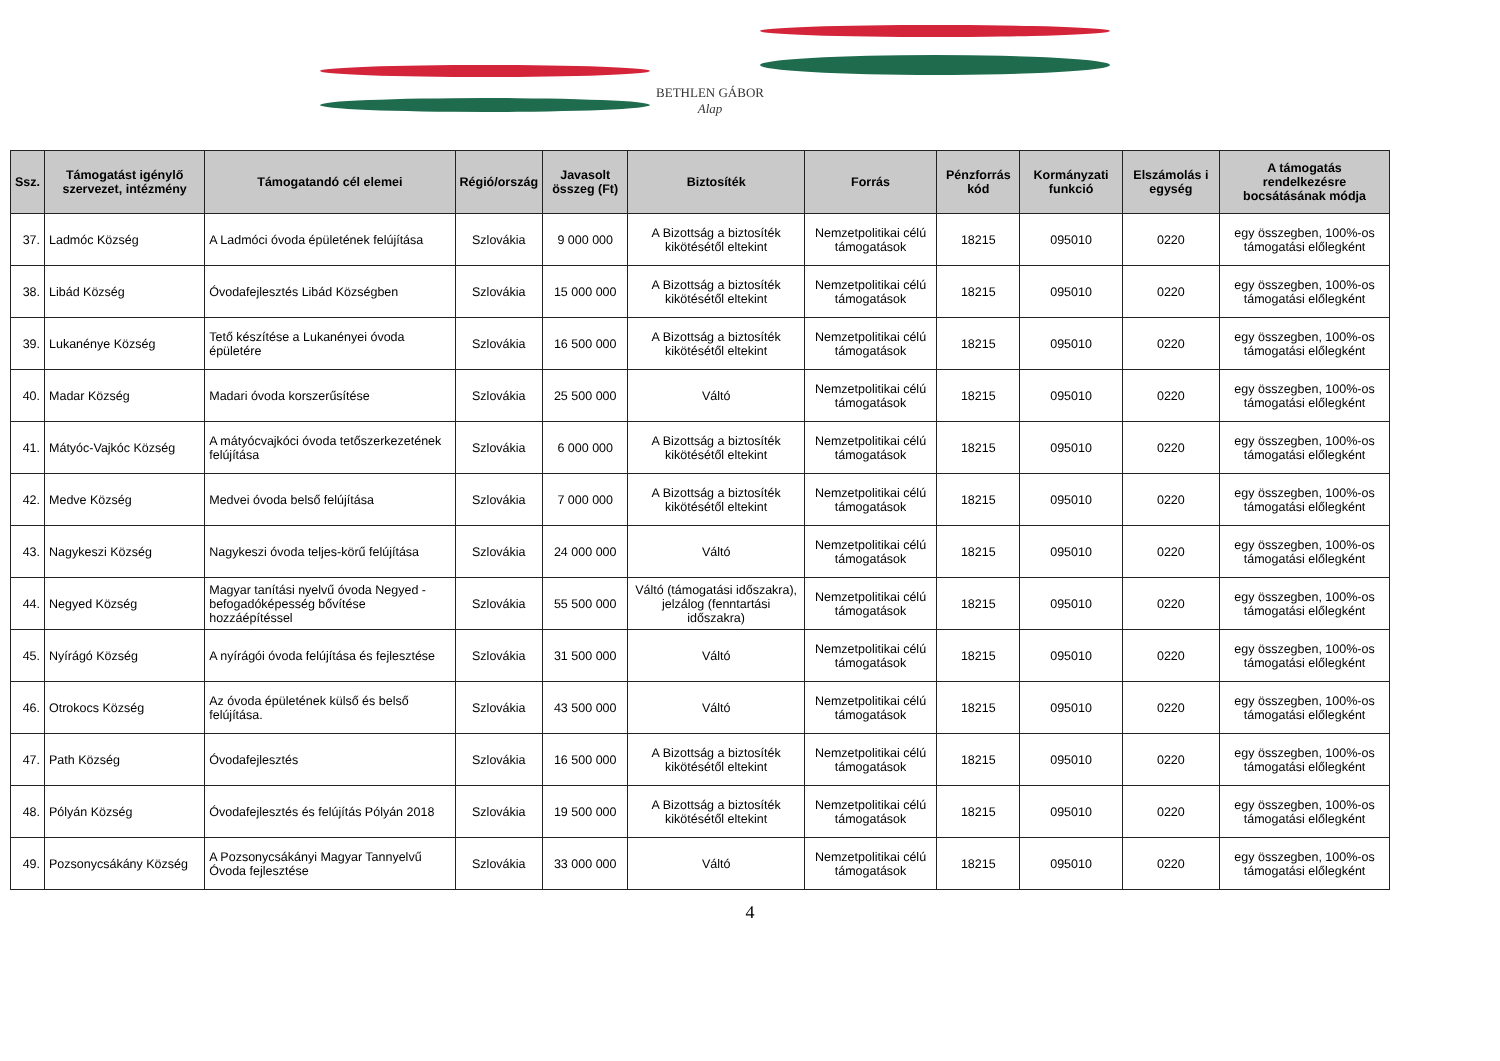BETHLEN GÁBOR
Alap
| Ssz. | Támogatást igénylő szervezet, intézmény | Támogatandó cél elemei | Régió/ország | Javasolt összeg (Ft) | Biztosíték | Forrás | Pénzforrás kód | Kormányzati funkció | Elszámolás i egység | A támogatás rendelkezésre bocsátásának módja |
| --- | --- | --- | --- | --- | --- | --- | --- | --- | --- | --- |
| 37. | Ladmóc Község | A Ladmóci óvoda épületének felújítása | Szlovákia | 9 000 000 | A Bizottság a biztosíték kikötésétől eltekint | Nemzetpolitikai célú támogatások | 18215 | 095010 | 0220 | egy összegben, 100%-os támogatási előlegként |
| 38. | Libád Község | Óvodafejlesztés Libád Községben | Szlovákia | 15 000 000 | A Bizottság a biztosíték kikötésétől eltekint | Nemzetpolitikai célú támogatások | 18215 | 095010 | 0220 | egy összegben, 100%-os támogatási előlegként |
| 39. | Lukanénye Község | Tető készítése a Lukanényei óvoda épületére | Szlovákia | 16 500 000 | A Bizottság a biztosíték kikötésétől eltekint | Nemzetpolitikai célú támogatások | 18215 | 095010 | 0220 | egy összegben, 100%-os támogatási előlegként |
| 40. | Madar Község | Madari óvoda korszerűsítése | Szlovákia | 25 500 000 | Váltó | Nemzetpolitikai célú támogatások | 18215 | 095010 | 0220 | egy összegben, 100%-os támogatási előlegként |
| 41. | Mátyóc-Vajkóc Község | A mátyócvajkóci óvoda tetőszerkezetének felújítása | Szlovákia | 6 000 000 | A Bizottság a biztosíték kikötésétől eltekint | Nemzetpolitikai célú támogatások | 18215 | 095010 | 0220 | egy összegben, 100%-os támogatási előlegként |
| 42. | Medve Község | Medvei óvoda belső felújítása | Szlovákia | 7 000 000 | A Bizottság a biztosíték kikötésétől eltekint | Nemzetpolitikai célú támogatások | 18215 | 095010 | 0220 | egy összegben, 100%-os támogatási előlegként |
| 43. | Nagykeszi Község | Nagykeszi óvoda teljes-körű felújítása | Szlovákia | 24 000 000 | Váltó | Nemzetpolitikai célú támogatások | 18215 | 095010 | 0220 | egy összegben, 100%-os támogatási előlegként |
| 44. | Negyed Község | Magyar tanítási nyelvű óvoda Negyed - befogadóképesség bővítése hozzáépítéssel | Szlovákia | 55 500 000 | Váltó (támogatási időszakra), jelzálog (fenntartási időszakra) | Nemzetpolitikai célú támogatások | 18215 | 095010 | 0220 | egy összegben, 100%-os támogatási előlegként |
| 45. | Nyírágó Község | A nyírágói óvoda felújítása és fejlesztése | Szlovákia | 31 500 000 | Váltó | Nemzetpolitikai célú támogatások | 18215 | 095010 | 0220 | egy összegben, 100%-os támogatási előlegként |
| 46. | Otrokocs Község | Az óvoda épületének külső és belső felújítása. | Szlovákia | 43 500 000 | Váltó | Nemzetpolitikai célú támogatások | 18215 | 095010 | 0220 | egy összegben, 100%-os támogatási előlegként |
| 47. | Path Község | Óvodafejlesztés | Szlovákia | 16 500 000 | A Bizottság a biztosíték kikötésétől eltekint | Nemzetpolitikai célú támogatások | 18215 | 095010 | 0220 | egy összegben, 100%-os támogatási előlegként |
| 48. | Pólyán Község | Óvodafejlesztés és felújítás Pólyán 2018 | Szlovákia | 19 500 000 | A Bizottság a biztosíték kikötésétől eltekint | Nemzetpolitikai célú támogatások | 18215 | 095010 | 0220 | egy összegben, 100%-os támogatási előlegként |
| 49. | Pozsonycsákány Község | A Pozsonycsákányi Magyar Tannyelvű Óvoda fejlesztése | Szlovákia | 33 000 000 | Váltó | Nemzetpolitikai célú támogatások | 18215 | 095010 | 0220 | egy összegben, 100%-os támogatási előlegként |
4